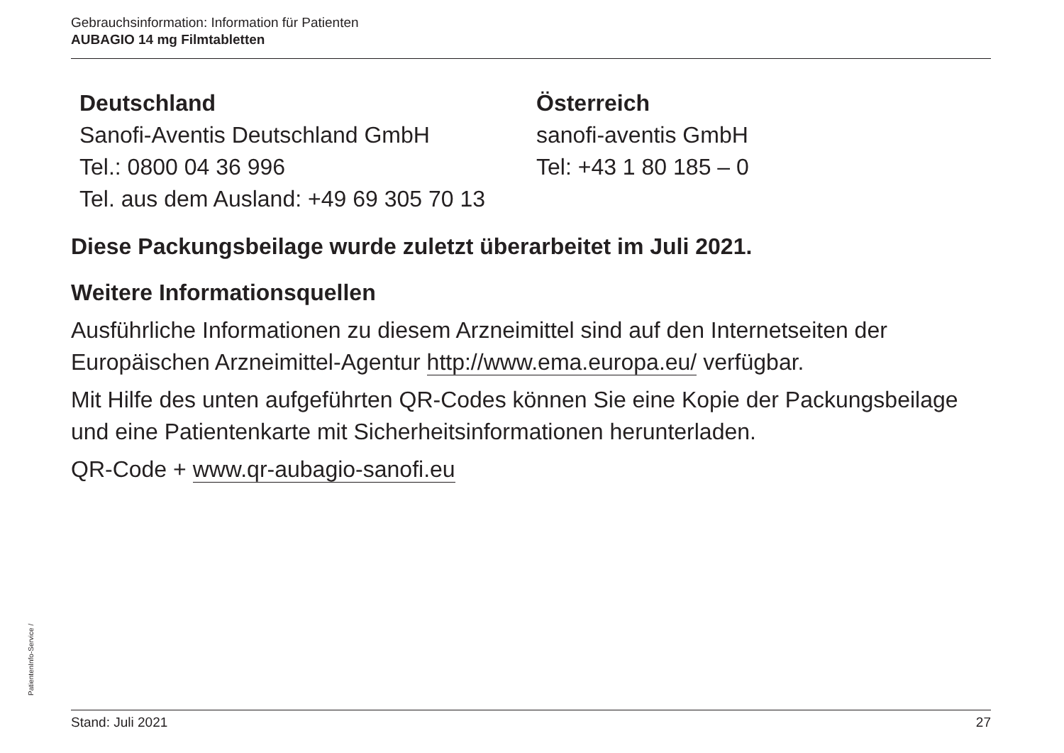Gebrauchsinformation: Information für Patienten
AUBAGIO 14 mg Filmtabletten
Deutschland
Sanofi-Aventis Deutschland GmbH
Tel.: 0800 04 36 996
Tel. aus dem Ausland: +49 69 305 70 13
Österreich
sanofi-aventis GmbH
Tel: +43 1 80 185 – 0
Diese Packungsbeilage wurde zuletzt überarbeitet im Juli 2021.
Weitere Informationsquellen
Ausführliche Informationen zu diesem Arzneimittel sind auf den Internetseiten der Europäischen Arzneimittel-Agentur http://www.ema.europa.eu/ verfügbar.
Mit Hilfe des unten aufgeführten QR-Codes können Sie eine Kopie der Packungsbeilage und eine Patientenkarte mit Sicherheitsinformationen herunterladen.
QR-Code + www.qr-aubagio-sanofi.eu
PatientenInfo-Service /
Stand: Juli 2021 27